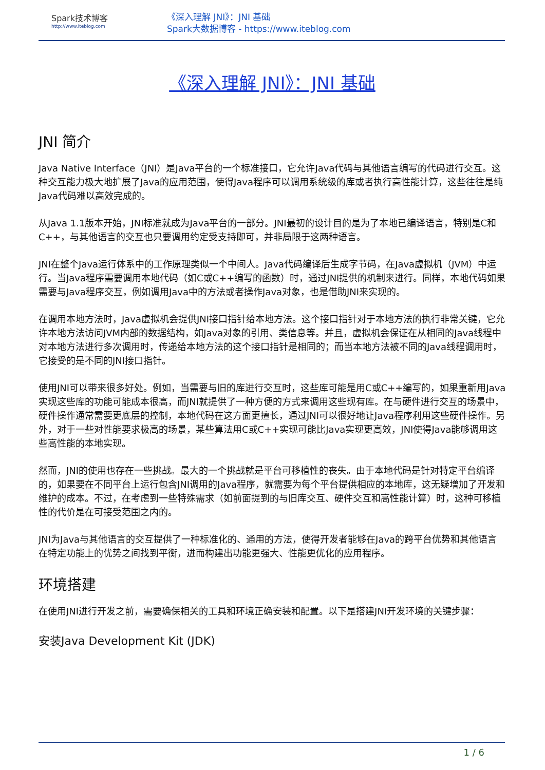Spark技术博客
http://www.iteblog.com
《深入理解 JNI》：JNI 基础
Spark大数据博客 - https://www.iteblog.com
《深入理解 JNI》：JNI 基础
JNI 简介
Java Native Interface（JNI）是Java平台的一个标准接口，它允许Java代码与其他语言编写的代码进行交互。这种交互能力极大地扩展了Java的应用范围，使得Java程序可以调用系统级的库或者执行高性能计算，这些往往是纯Java代码难以高效完成的。
从Java 1.1版本开始，JNI标准就成为Java平台的一部分。JNI最初的设计目的是为了本地已编译语言，特别是C和C++，与其他语言的交互也只要调用约定受支持即可，并非局限于这两种语言。
JNI在整个Java运行体系中的工作原理类似一个中间人。Java代码编译后生成字节码，在Java虚拟机（JVM）中运行。当Java程序需要调用本地代码（如C或C++编写的函数）时，通过JNI提供的机制来进行。同样，本地代码如果需要与Java程序交互，例如调用Java中的方法或者操作Java对象，也是借助JNI来实现的。
在调用本地方法时，Java虚拟机会提供JNI接口指针给本地方法。这个接口指针对于本地方法的执行非常关键，它允许本地方法访问JVM内部的数据结构，如Java对象的引用、类信息等。并且，虚拟机会保证在从相同的Java线程中对本地方法进行多次调用时，传递给本地方法的这个接口指针是相同的；而当本地方法被不同的Java线程调用时，它接受的是不同的JNI接口指针。
使用JNI可以带来很多好处。例如，当需要与旧的库进行交互时，这些库可能是用C或C++编写的，如果重新用Java实现这些库的功能可能成本很高，而JNI就提供了一种方便的方式来调用这些现有库。在与硬件进行交互的场景中，硬件操作通常需要更底层的控制，本地代码在这方面更擅长，通过JNI可以很好地让Java程序利用这些硬件操作。另外，对于一些对性能要求极高的场景，某些算法用C或C++实现可能比Java实现更高效，JNI使得Java能够调用这些高性能的本地实现。
然而，JNI的使用也存在一些挑战。最大的一个挑战就是平台可移植性的丧失。由于本地代码是针对特定平台编译的，如果要在不同平台上运行包含JNI调用的Java程序，就需要为每个平台提供相应的本地库，这无疑增加了开发和维护的成本。不过，在考虑到一些特殊需求（如前面提到的与旧库交互、硬件交互和高性能计算）时，这种可移植性的代价是在可接受范围之内的。
JNI为Java与其他语言的交互提供了一种标准化的、通用的方法，使得开发者能够在Java的跨平台优势和其他语言在特定功能上的优势之间找到平衡，进而构建出功能更强大、性能更优化的应用程序。
环境搭建
在使用JNI进行开发之前，需要确保相关的工具和环境正确安装和配置。以下是搭建JNI开发环境的关键步骤：
安装Java Development Kit (JDK)
1 / 6